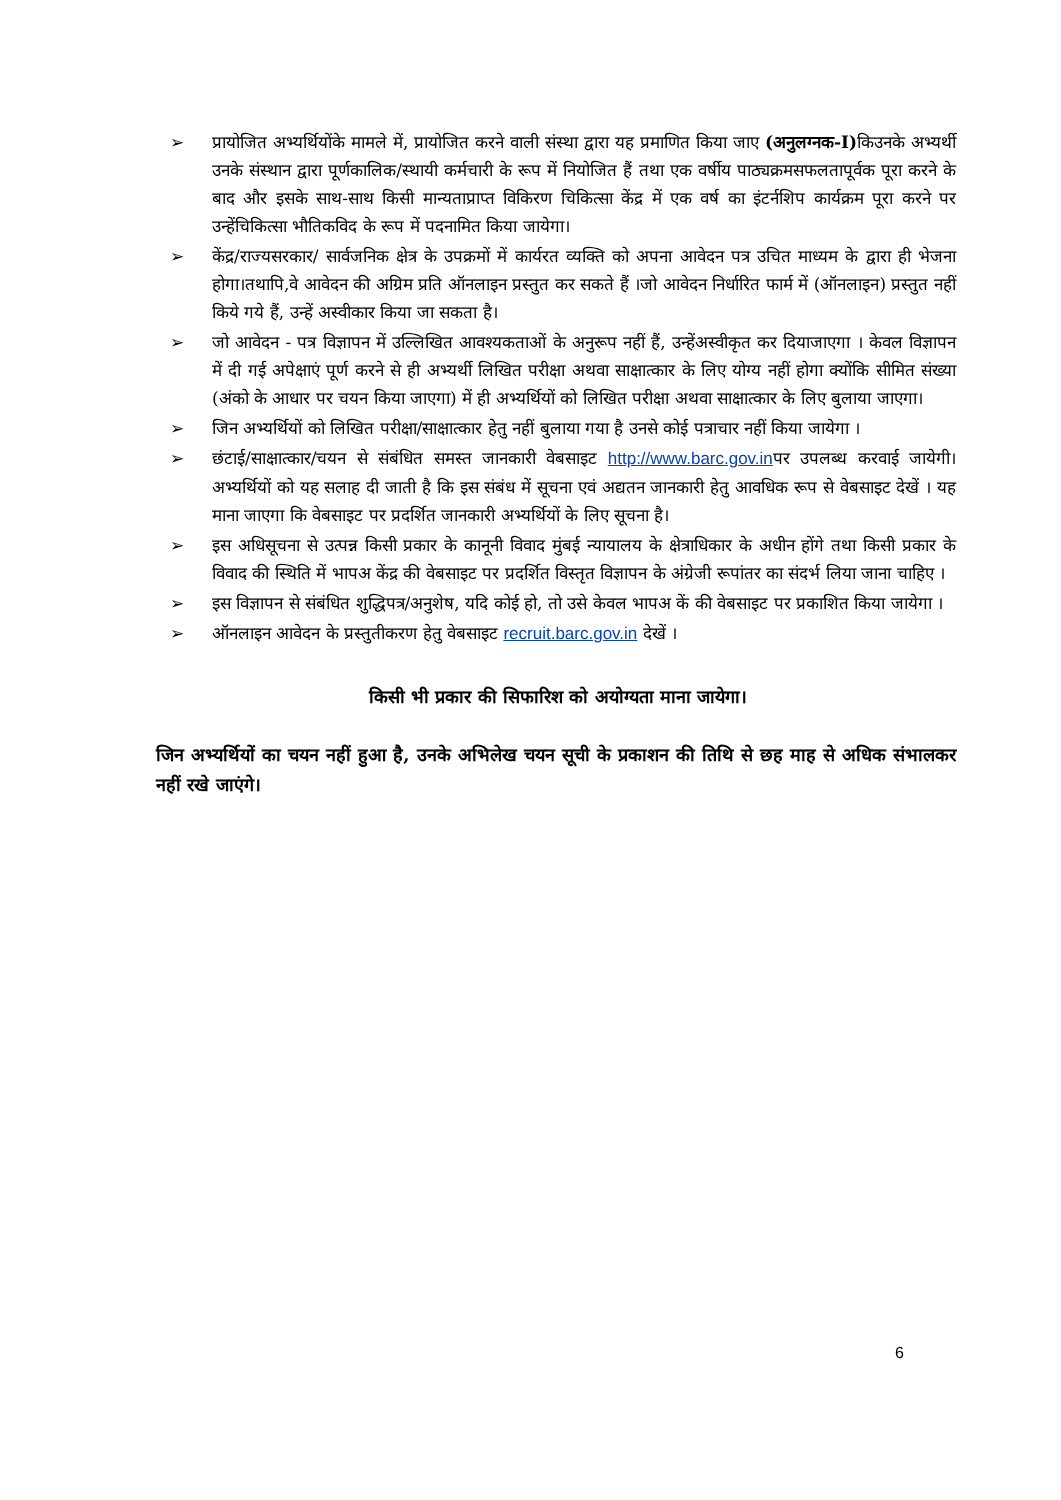➢ प्रायोजित अभ्यर्थियोंके मामले में, प्रायोजित करने वाली संस्था द्वारा यह प्रमाणित किया जाए (अनुलग्नक-I) किउनके अभ्यर्थी उनके संस्थान द्वारा पूर्णकालिक/स्थायी कर्मचारी के रूप में नियोजित हैं तथा एक वर्षीय पाठ्यक्रमसफलतापूर्वक पूरा करने के बाद और इसके साथ-साथ किसी मान्यताप्राप्त विकिरण चिकित्सा केंद्र में एक वर्ष का इंटर्नशिप कार्यक्रम पूरा करने पर उन्हेंचिकित्सा भौतिकविद के रूप में पदनामित किया जायेगा।
➢ केंद्र/राज्यसरकार/ सार्वजनिक क्षेत्र के उपक्रमों में कार्यरत व्यक्ति को अपना आवेदन पत्र उचित माध्यम के द्वारा ही भेजना होगा।तथापि,वे आवेदन की अग्रिम प्रति ऑनलाइन प्रस्तुत कर सकते हैं ।जो आवेदन निर्धारित फार्म में (ऑनलाइन) प्रस्तुत नहीं किये गये हैं, उन्हें अस्वीकार किया जा सकता है।
➢ जो आवेदन - पत्र विज्ञापन में उल्लिखित आवश्यकताओं के अनुरूप नहीं हैं, उन्हेंअस्वीकृत कर दियाजाएगा । केवल विज्ञापन में दी गई अपेक्षाएं पूर्ण करने से ही अभ्यर्थी लिखित परीक्षा अथवा साक्षात्कार के लिए योग्य नहीं होगा क्योंकि सीमित संख्या (अंको के आधार पर चयन किया जाएगा) में ही अभ्यर्थियों को लिखित परीक्षा अथवा साक्षात्कार के लिए बुलाया जाएगा।
➢ जिन अभ्यर्थियों को लिखित परीक्षा/साक्षात्कार हेतु नहीं बुलाया गया है उनसे कोई पत्राचार नहीं किया जायेगा ।
➢ छंटाई/साक्षात्कार/चयन से संबंधित समस्त जानकारी वेबसाइट http://www.barc.gov.inपर उपलब्ध करवाई जायेगी। अभ्यर्थियों को यह सलाह दी जाती है कि इस संबंध में सूचना एवं अद्यतन जानकारी हेतु आवधिक रूप से वेबसाइट देखें । यह माना जाएगा कि वेबसाइट पर प्रदर्शित जानकारी अभ्यर्थियों के लिए सूचना है।
➢ इस अधिसूचना से उत्पन्न किसी प्रकार के कानूनी विवाद मुंबई न्यायालय के क्षेत्राधिकार के अधीन होंगे तथा किसी प्रकार के विवाद की स्थिति में भापअ केंद्र की वेबसाइट पर प्रदर्शित विस्तृत विज्ञापन के अंग्रेजी रूपांतर का संदर्भ लिया जाना चाहिए ।
➢ इस विज्ञापन से संबंधित शुद्धिपत्र/अनुशेष, यदि कोई हो, तो उसे केवल भापअ कें की वेबसाइट पर प्रकाशित किया जायेगा ।
➢ ऑनलाइन आवेदन के प्रस्तुतीकरण हेतु वेबसाइट recruit.barc.gov.in देखें ।
किसी भी प्रकार की सिफारिश को अयोग्यता माना जायेगा।
जिन अभ्यर्थियों का चयन नहीं हुआ है, उनके अभिलेख चयन सूची के प्रकाशन की तिथि से छह माह से अधिक संभालकर नहीं रखे जाएंगे।
6